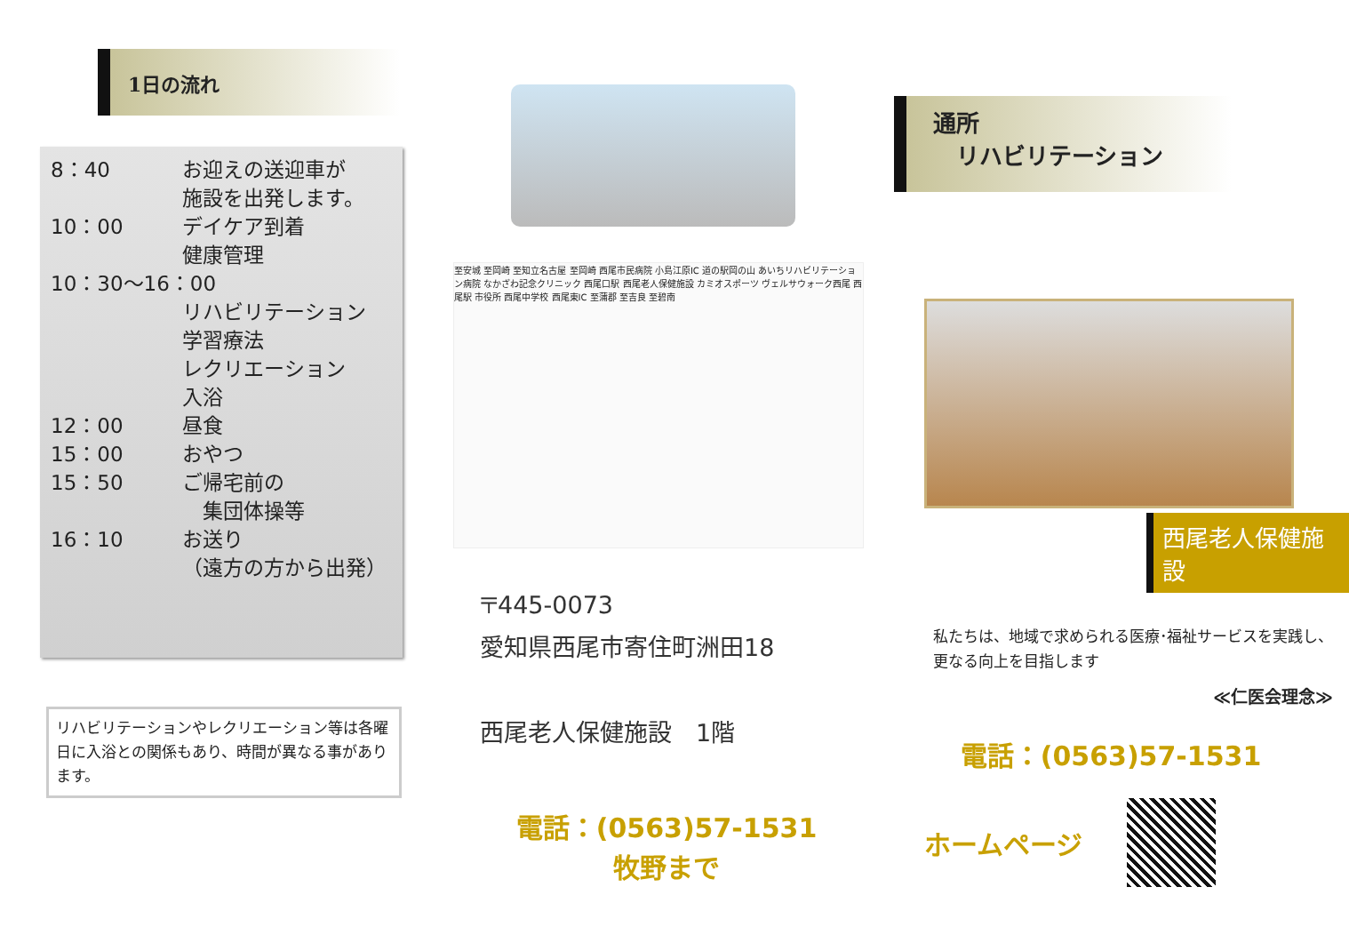1日の流れ
8：40 お迎えの送迎車が
施設を出発します。
10：00 デイケア到着
健康管理
10：30～16：00
リハビリテーション
学習療法
レクリエーション
入浴
12：00 昼食
15：00 おやつ
15：50 ご帰宅前の
　集団体操等
16：10 お送り
（遠方の方から出発）
リハビリテーションやレクリエーション等は各曜日に入浴との関係もあり、時間が異なる事があります。
至安城 至岡崎 至知立名古屋 至岡崎 西尾市民病院 小島江原IC 道の駅岡の山 あいちリハビリテーション病院 なかざわ記念クリニック 西尾口駅 西尾老人保健施設 カミオスポーツ ヴェルサウォーク西尾 西尾駅 市役所 西尾中学校 西尾東IC 至蒲郡 至吉良 至碧南
〒445-0073
愛知県西尾市寄住町洲田18
西尾老人保健施設　1階
電話：(0563)57-1531
牧野まで
通所
　リハビリテーション
西尾老人保健施設
私たちは、地域で求められる医療･福祉サービスを実践し、更なる向上を目指します
≪仁医会理念≫
電話：(0563)57-1531
ホームページ